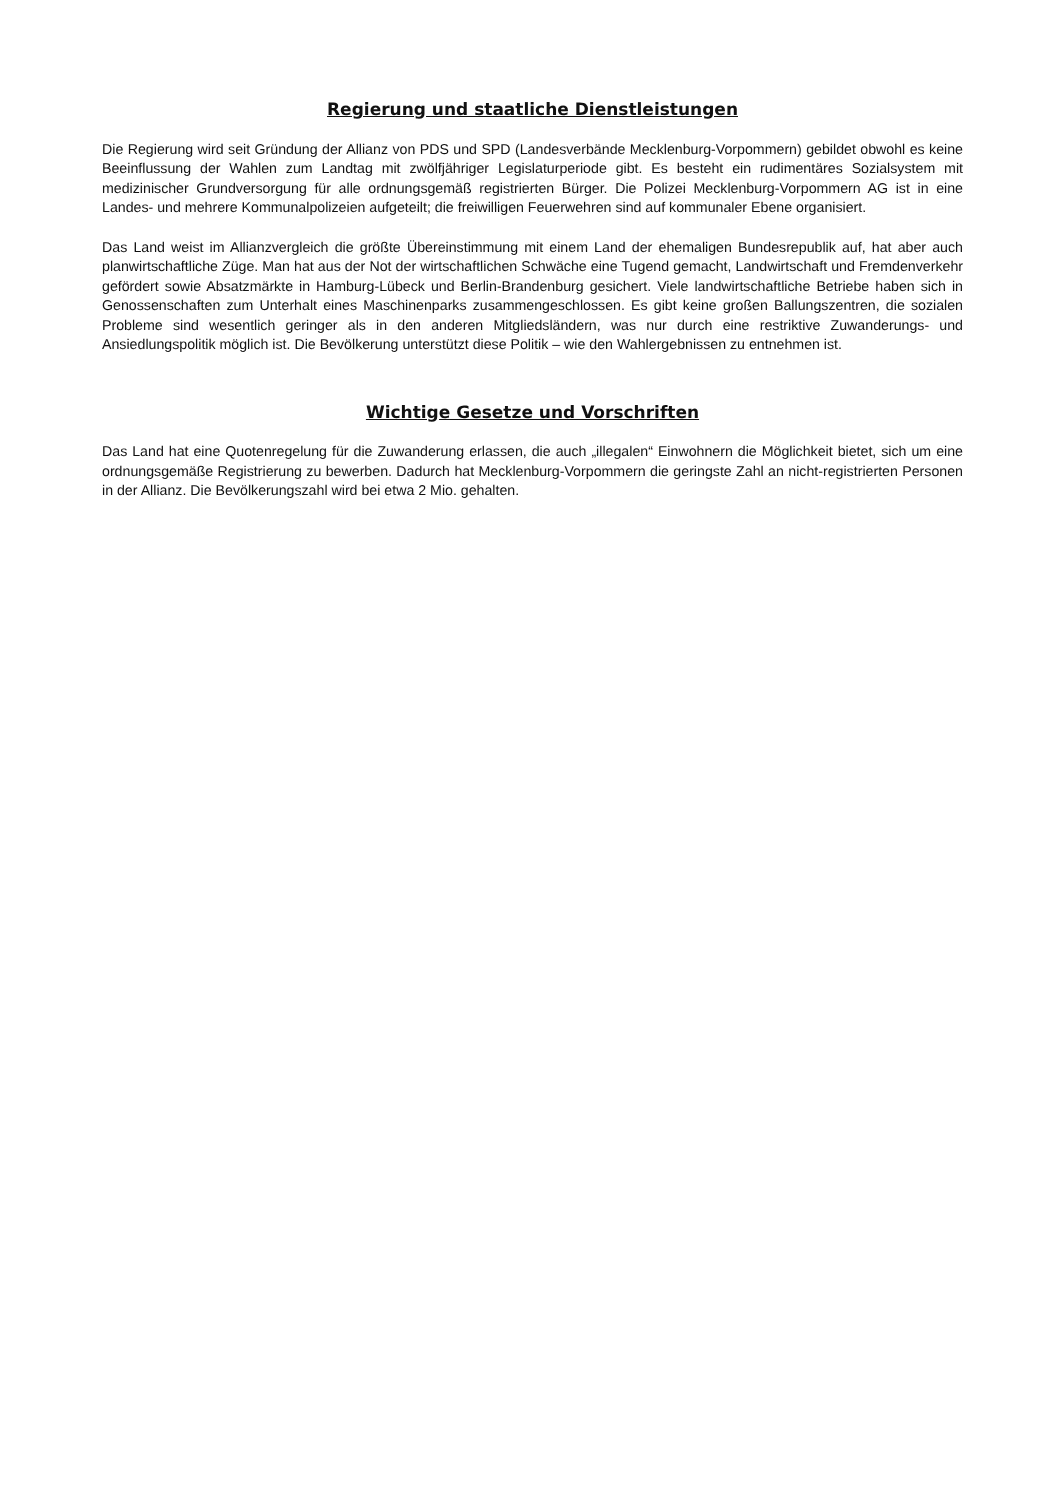Regierung und staatliche Dienstleistungen
Die Regierung wird seit Gründung der Allianz von PDS und SPD (Landesverbände Mecklenburg-Vorpommern) gebildet obwohl es keine Beeinflussung der Wahlen zum Landtag mit zwölfjähriger Legislaturperiode gibt. Es besteht ein rudimentäres Sozialsystem mit medizinischer Grundversorgung für alle ordnungsgemäß registrierten Bürger. Die Polizei Mecklenburg-Vorpommern AG ist in eine Landes- und mehrere Kommunalpolizeien aufgeteilt; die freiwilligen Feuerwehren sind auf kommunaler Ebene organisiert.
Das Land weist im Allianzvergleich die größte Übereinstimmung mit einem Land der ehemaligen Bundesrepublik auf, hat aber auch planwirtschaftliche Züge. Man hat aus der Not der wirtschaftlichen Schwäche eine Tugend gemacht, Landwirtschaft und Fremdenverkehr gefördert sowie Absatzmärkte in Hamburg-Lübeck und Berlin-Brandenburg gesichert. Viele landwirtschaftliche Betriebe haben sich in Genossenschaften zum Unterhalt eines Maschinenparks zusammengeschlossen. Es gibt keine großen Ballungszentren, die sozialen Probleme sind wesentlich geringer als in den anderen Mitgliedsländern, was nur durch eine restriktive Zuwanderungs- und Ansiedlungspolitik möglich ist. Die Bevölkerung unterstützt diese Politik – wie den Wahlergebnissen zu entnehmen ist.
Wichtige Gesetze und Vorschriften
Das Land hat eine Quotenregelung für die Zuwanderung erlassen, die auch „illegalen“ Einwohnern die Möglichkeit bietet, sich um eine ordnungsgemäße Registrierung zu bewerben. Dadurch hat Mecklenburg-Vorpommern die geringste Zahl an nicht-registrierten Personen in der Allianz. Die Bevölkerungszahl wird bei etwa 2 Mio. gehalten.